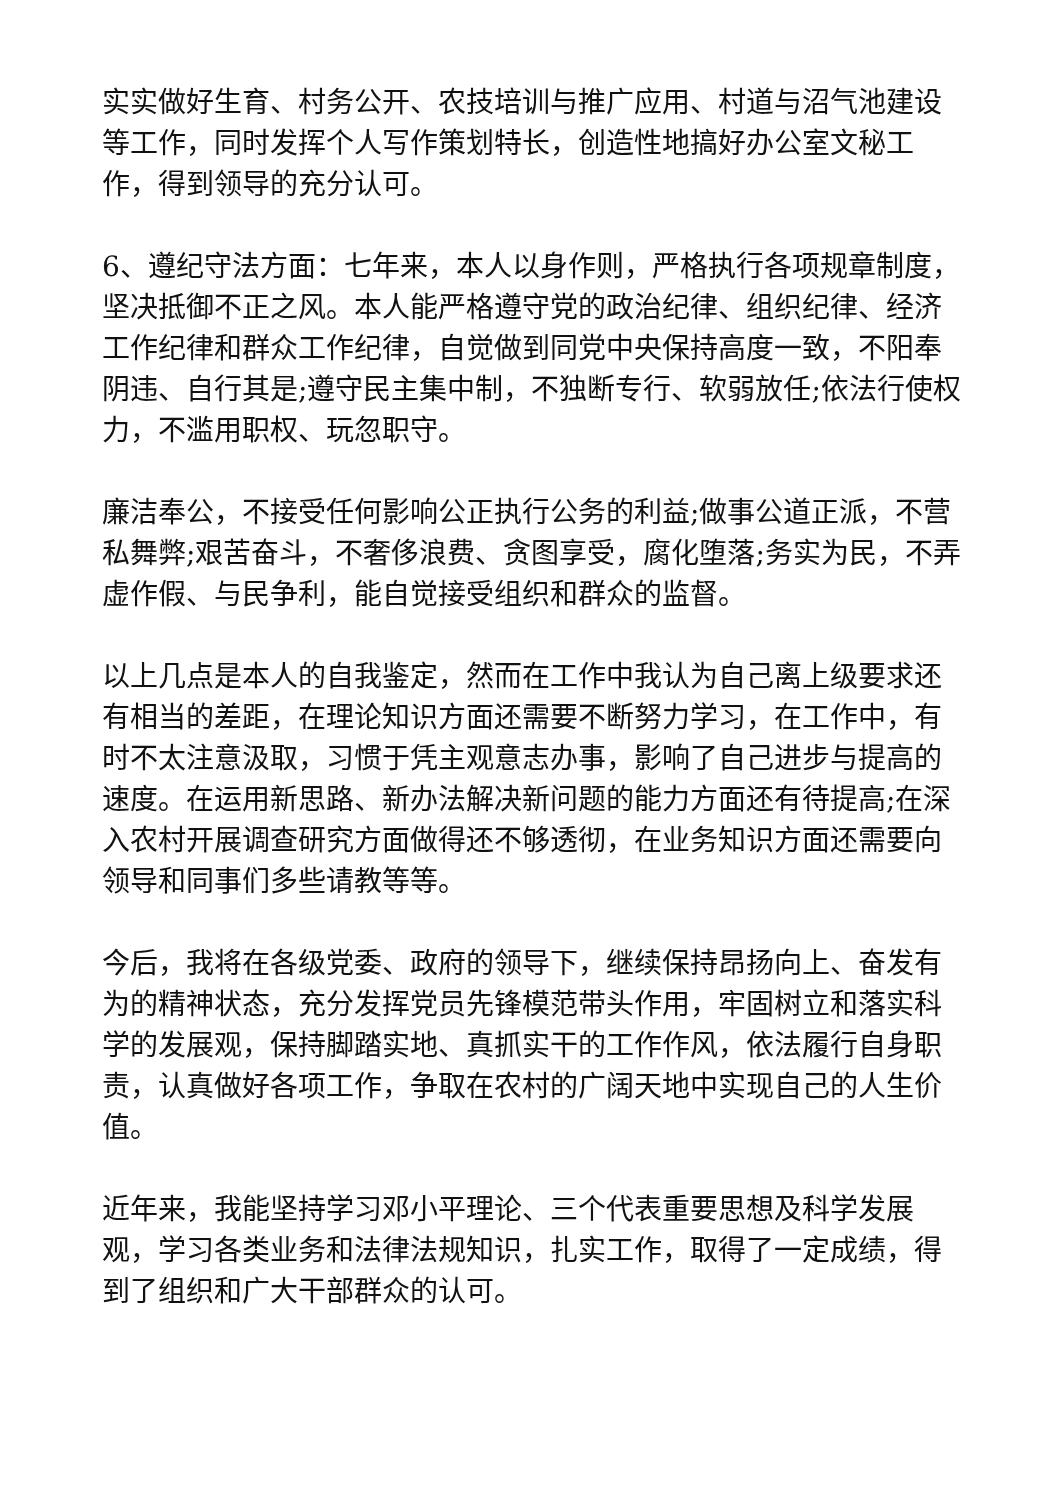实实做好生育、村务公开、农技培训与推广应用、村道与沼气池建设等工作，同时发挥个人写作策划特长，创造性地搞好办公室文秘工作，得到领导的充分认可。
6、遵纪守法方面：七年来，本人以身作则，严格执行各项规章制度，坚决抵御不正之风。本人能严格遵守党的政治纪律、组织纪律、经济工作纪律和群众工作纪律，自觉做到同党中央保持高度一致，不阳奉阴违、自行其是;遵守民主集中制，不独断专行、软弱放任;依法行使权力，不滥用职权、玩忽职守。
廉洁奉公，不接受任何影响公正执行公务的利益;做事公道正派，不营私舞弊;艰苦奋斗，不奢侈浪费、贪图享受，腐化堕落;务实为民，不弄虚作假、与民争利，能自觉接受组织和群众的监督。
以上几点是本人的自我鉴定，然而在工作中我认为自己离上级要求还有相当的差距，在理论知识方面还需要不断努力学习，在工作中，有时不太注意汲取，习惯于凭主观意志办事，影响了自己进步与提高的速度。在运用新思路、新办法解决新问题的能力方面还有待提高;在深入农村开展调查研究方面做得还不够透彻，在业务知识方面还需要向领导和同事们多些请教等等。
今后，我将在各级党委、政府的领导下，继续保持昂扬向上、奋发有为的精神状态，充分发挥党员先锋模范带头作用，牢固树立和落实科学的发展观，保持脚踏实地、真抓实干的工作作风，依法履行自身职责，认真做好各项工作，争取在农村的广阔天地中实现自己的人生价值。
近年来，我能坚持学习邓小平理论、三个代表重要思想及科学发展观，学习各类业务和法律法规知识，扎实工作，取得了一定成绩，得到了组织和广大干部群众的认可。